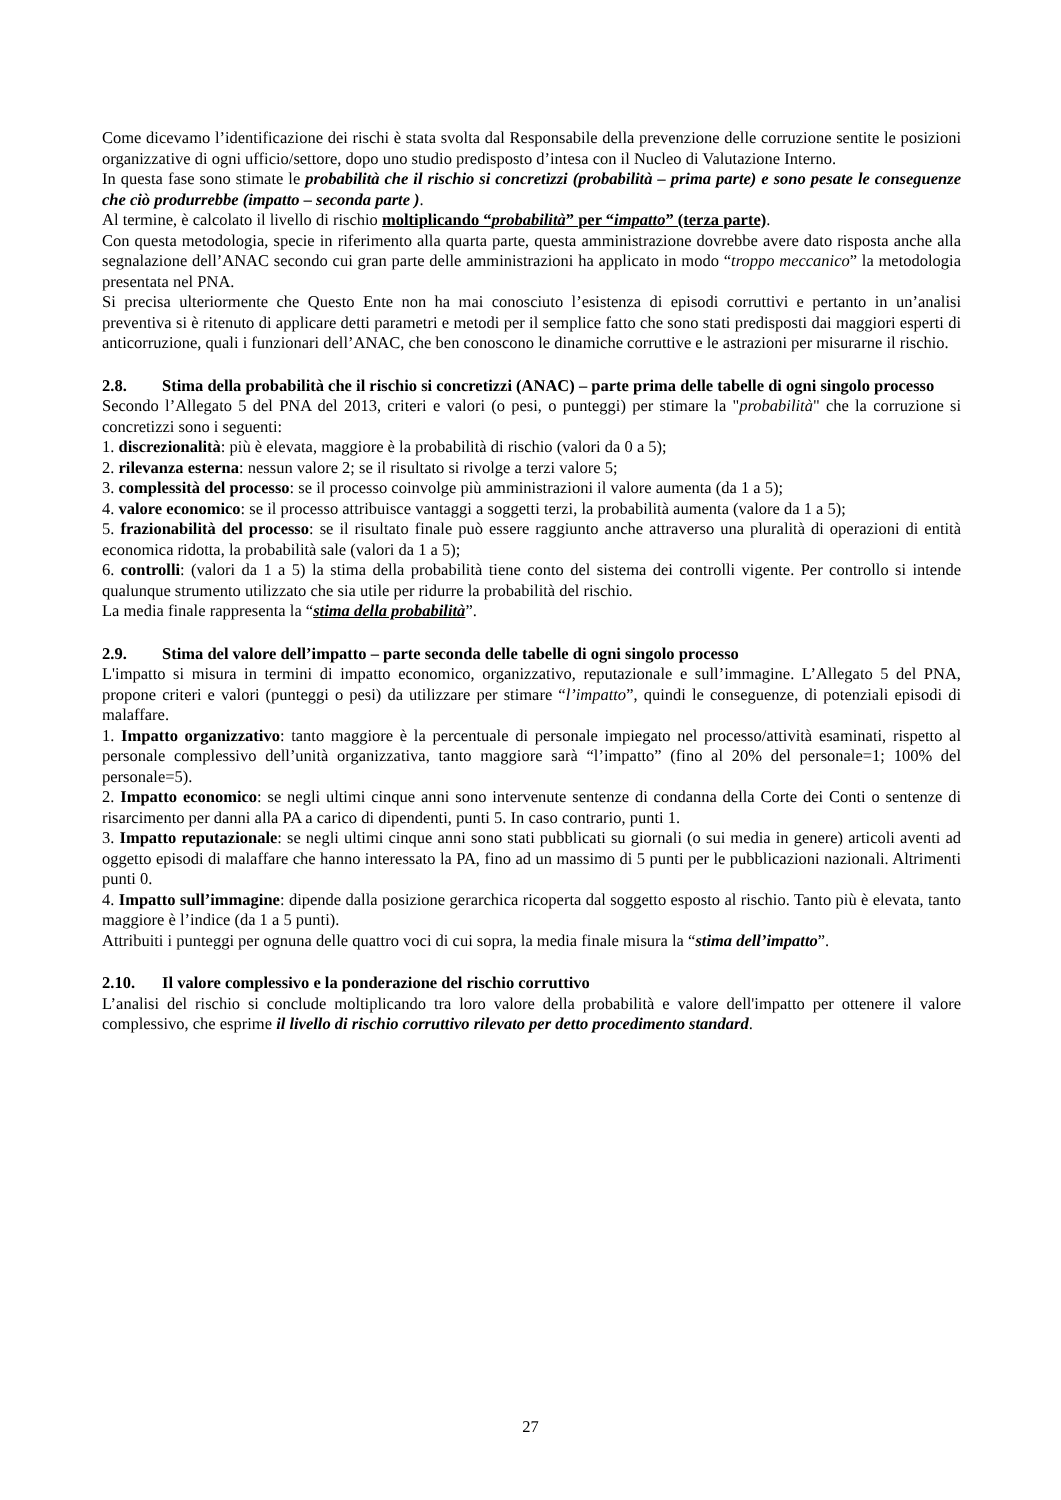Come dicevamo l’identificazione dei rischi è stata svolta dal Responsabile della prevenzione delle corruzione sentite le posizioni organizzative di ogni ufficio/settore, dopo uno studio predisposto d’intesa con il Nucleo di Valutazione Interno.
In questa fase sono stimate le probabilità che il rischio si concretizzi (probabilità – prima parte) e sono pesate le conseguenze che ciò produrrebbe (impatto – seconda parte ).
Al termine, è calcolato il livello di rischio moltiplicando “probabilità” per “impatto” (terza parte).
Con questa metodologia, specie in riferimento alla quarta parte, questa amministrazione dovrebbe avere dato risposta anche alla segnalazione dell’ANAC secondo cui gran parte delle amministrazioni ha applicato in modo “troppo meccanico” la metodologia presentata nel PNA.
Si precisa ulteriormente che Questo Ente non ha mai conosciuto l’esistenza di episodi corruttivi e pertanto in un’analisi preventiva si è ritenuto di applicare detti parametri e metodi per il semplice fatto che sono stati predisposti dai maggiori esperti di anticorruzione, quali i funzionari dell’ANAC, che ben conoscono le dinamiche corruttive e le astrazioni per misurarne il rischio.
2.8. Stima della probabilità che il rischio si concretizzi (ANAC) – parte prima delle tabelle di ogni singolo processo
Secondo l’Allegato 5 del PNA del 2013, criteri e valori (o pesi, o punteggi) per stimare la "probabilità" che la corruzione si concretizzi sono i seguenti:
1. discrezionalità: più è elevata, maggiore è la probabilità di rischio (valori da 0 a 5);
2. rilevanza esterna: nessun valore 2; se il risultato si rivolge a terzi valore 5;
3. complessità del processo: se il processo coinvolge più amministrazioni il valore aumenta (da 1 a 5);
4. valore economico: se il processo attribuisce vantaggi a soggetti terzi, la probabilità aumenta (valore da 1 a 5);
5. frazionabilità del processo: se il risultato finale può essere raggiunto anche attraverso una pluralità di operazioni di entità economica ridotta, la probabilità sale (valori da 1 a 5);
6. controlli: (valori da 1 a 5) la stima della probabilità tiene conto del sistema dei controlli vigente. Per controllo si intende qualunque strumento utilizzato che sia utile per ridurre la probabilità del rischio.
La media finale rappresenta la “stima della probabilità”.
2.9. Stima del valore dell’impatto – parte seconda delle tabelle di ogni singolo processo
L'impatto si misura in termini di impatto economico, organizzativo, reputazionale e sull’immagine. L’Allegato 5 del PNA, propone criteri e valori (punteggi o pesi) da utilizzare per stimare “l’impatto”, quindi le conseguenze, di potenziali episodi di malaffare.
1. Impatto organizzativo: tanto maggiore è la percentuale di personale impiegato nel processo/attività esaminati, rispetto al personale complessivo dell’unità organizzativa, tanto maggiore sarà “l’impatto” (fino al 20% del personale=1; 100% del personale=5).
2. Impatto economico: se negli ultimi cinque anni sono intervenute sentenze di condanna della Corte dei Conti o sentenze di risarcimento per danni alla PA a carico di dipendenti, punti 5. In caso contrario, punti 1.
3. Impatto reputazionale: se negli ultimi cinque anni sono stati pubblicati su giornali (o sui media in genere) articoli aventi ad oggetto episodi di malaffare che hanno interessato la PA, fino ad un massimo di 5 punti per le pubblicazioni nazionali. Altrimenti punti 0.
4. Impatto sull’immagine: dipende dalla posizione gerarchica ricoperta dal soggetto esposto al rischio. Tanto più è elevata, tanto maggiore è l’indice (da 1 a 5 punti).
Attribuiti i punteggi per ognuna delle quattro voci di cui sopra, la media finale misura la “stima dell’impatto”.
2.10. Il valore complessivo e la ponderazione del rischio corruttivo
L’analisi del rischio si conclude moltiplicando tra loro valore della probabilità e valore dell'impatto per ottenere il valore complessivo, che esprime il livello di rischio corruttivo rilevato per detto procedimento standard.
27